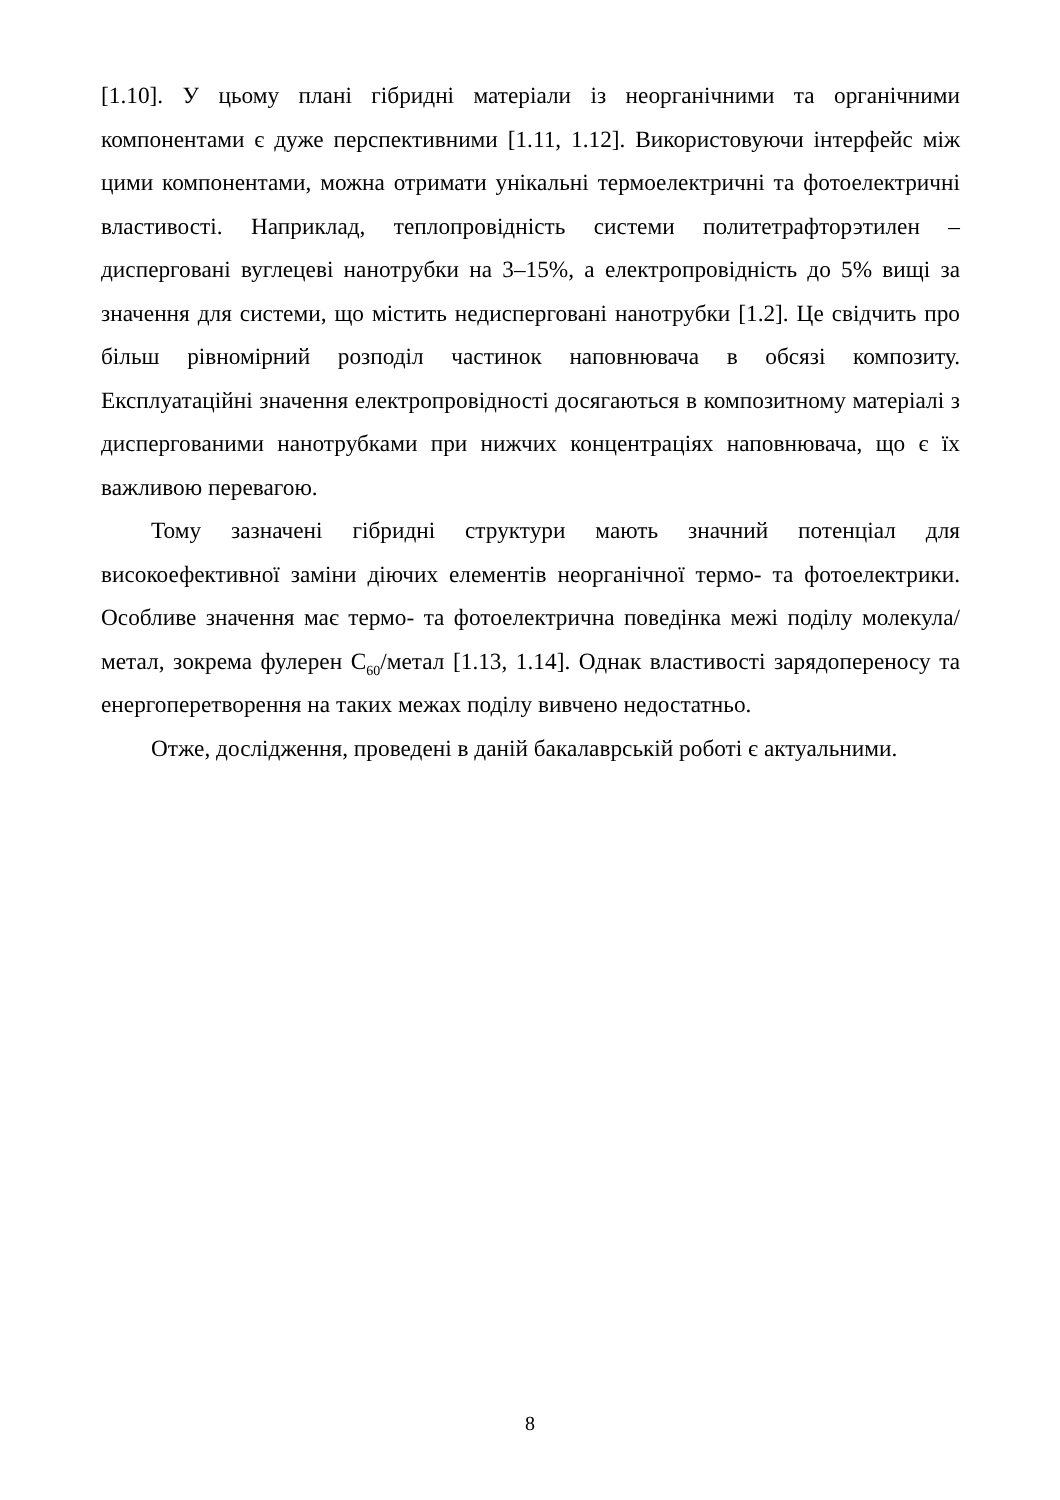[1.10]. У цьому плані гібридні матеріали із неорганічними та органічними компонентами є дуже перспективними [1.11, 1.12]. Використовуючи інтерфейс між цими компонентами, можна отримати унікальні термоелектричні та фотоелектричні властивості. Наприклад, теплопровідність системи политетрафторэтилен – дисперговані вуглецеві нанотрубки на 3–15%, а електропровідність до 5% вищі за значення для системи, що містить недисперговані нанотрубки [1.2]. Це свідчить про більш рівномірний розподіл частинок наповнювача в обсязі композиту. Експлуатаційні значення електропровідності досягаються в композитному матеріалі з диспергованими нанотрубками при нижчих концентраціях наповнювача, що є їх важливою перевагою.
Тому зазначені гібридні структури мають значний потенціал для високоефективної заміни діючих елементів неорганічної термо- та фотоелектрики. Особливе значення має термо- та фотоелектрична поведінка межі поділу молекула/метал, зокрема фулерен C<sub>60</sub>/метал [1.13, 1.14]. Однак властивості зарядопереносу та енергоперетворення на таких межах поділу вивчено недостатньо.
Отже, дослідження, проведені в даній бакалаврській роботі є актуальними.
8